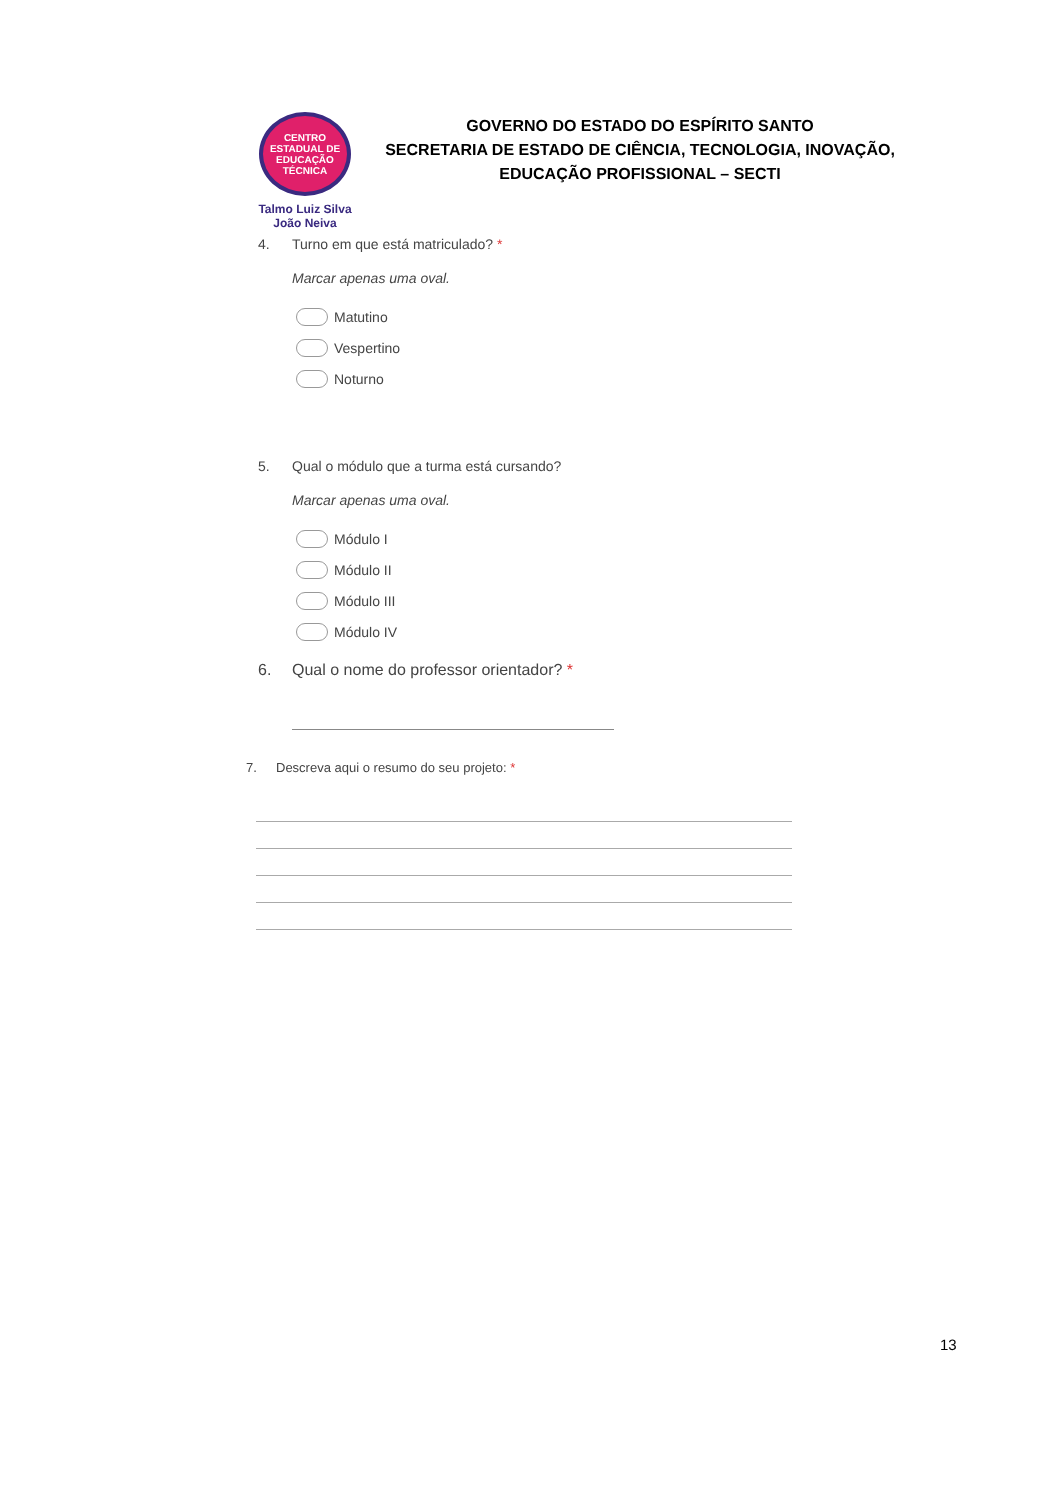CENTRO
ESTADUAL DE
EDUCAÇÃO
TÉCNICA
Talmo Luiz Silva
João Neiva
GOVERNO DO ESTADO DO ESPÍRITO SANTO
SECRETARIA DE ESTADO DE CIÊNCIA, TECNOLOGIA, INOVAÇÃO, EDUCAÇÃO PROFISSIONAL – SECTI
4. Turno em que está matriculado? *
Marcar apenas uma oval.
Matutino
Vespertino
Noturno
5. Qual o módulo que a turma está cursando?
Marcar apenas uma oval.
Módulo I
Módulo II
Módulo III
Módulo IV
6. Qual o nome do professor orientador? *
7. Descreva aqui o resumo do seu projeto: *
13